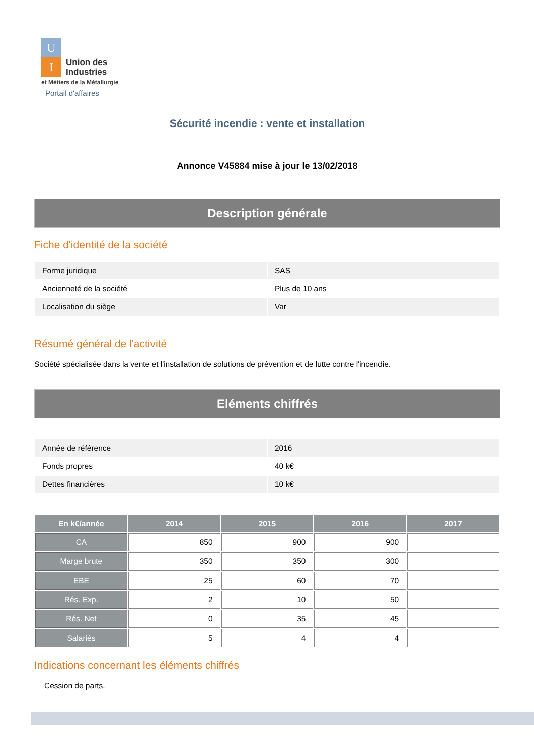U
I
Union des
Industries
et Métiers de la Métallurgie
Portail d'affaires
Sécurité incendie : vente et installation
Annonce V45884 mise à jour le 13/02/2018
Description générale
Fiche d'identité de la société
| Forme juridique | SAS |
| Ancienneté de la société | Plus de 10 ans |
| Localisation du siège | Var |
Résumé général de l'activité
Société spécialisée dans la vente et l'installation de solutions de prévention et de lutte contre l'incendie.
Eléments chiffrés
| Année de référence | 2016 |
| Fonds propres | 40 k€ |
| Dettes financières | 10 k€ |
| En k€/année | 2014 | 2015 | 2016 | 2017 |
| --- | --- | --- | --- | --- |
| CA | 850 | 900 | 900 | |
| Marge brute | 350 | 350 | 300 | |
| EBE | 25 | 60 | 70 | |
| Rés. Exp. | 2 | 10 | 50 | |
| Rés. Net | 0 | 35 | 45 | |
| Salariés | 5 | 4 | 4 | |
Indications concernant les éléments chiffrés
Cession de parts.